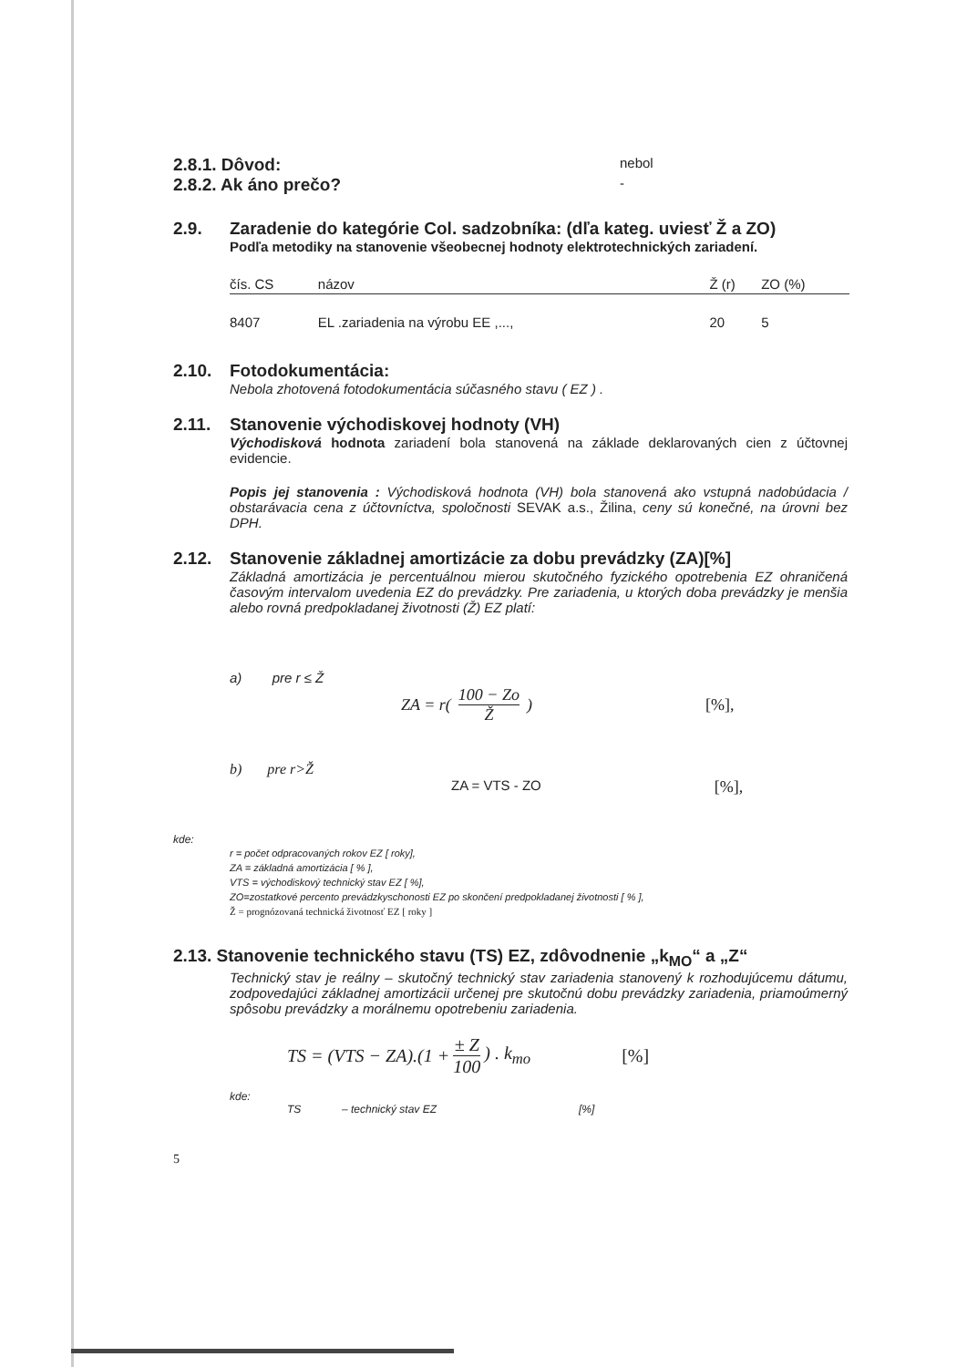2.8.1. Dôvod:
nebol
2.8.2. Ak áno prečo?
-
2.9. Zaradenie do kategórie Col. sadzobníka: (dľa kateg. uviesť Ž a ZO)
Podľa metodiky na stanovenie všeobecnej hodnoty elektrotechnických zariadení.
| čís. CS | názov | Ž (r) | ZO (%) |
| --- | --- | --- | --- |
| 8407 | EL .zariadenia na výrobu EE ,..., | 20 | 5 |
2.10. Fotodokumentácia:
Nebola zhotovená fotodokumentácia súčasného stavu ( EZ ) .
2.11. Stanovenie východiskovej hodnoty (VH)
Východisková hodnota zariadení bola stanovená na základe deklarovaných cien z účtovnej evidencie.
Popis jej stanovenia : Východisková hodnota (VH) bola stanovená ako vstupná nadobúdacia / obstarávacia cena z účtovníctva, spoločnosti SEVAK a.s., Žilina, ceny sú konečné, na úrovni bez DPH.
2.12. Stanovenie základnej amortizácie za dobu prevádzky (ZA)[%]
Základná amortizácia je percentuálnou mierou skutočného fyzického opotrebenia EZ ohraničená časovým intervalom uvedenia EZ do prevádzky. Pre zariadenia, u ktorých doba prevádzky je menšia alebo rovná predpokladanej životnosti (Ž) EZ platí:
a) pre r ≤ Ž
ZA = r( 100 − Zo Ž ) [%],
b) pre r>Ž
ZA = VTS - ZO [%],
kde:
r = počet odpracovaných rokov EZ [ roky],
ZA = základná amortizácia [ % ],
VTS = východiskový technický stav EZ [ %],
ZO=zostatkové percento prevádzkyschonosti EZ po skončení predpokladanej životnosti [ % ],
Ž = prognózovaná technická životnosť EZ [ roky ]
2.13. Stanovenie technického stavu (TS) EZ, zdôvodnenie „k<sub>MO</sub>“ a „Z“
Technický stav je reálny – skutočný technický stav zariadenia stanovený k rozhodujúcemu dátumu, zodpovedajúci základnej amortizácii určenej pre skutočnú dobu prevádzky zariadenia, priamoúmerný spôsobu prevádzky a morálnemu opotrebeniu zariadenia.
TS = (VTS − ZA).(1 + ± Z 100) . k<sub>mo</sub> [%]
kde:
TS – technický stav EZ [%]
5